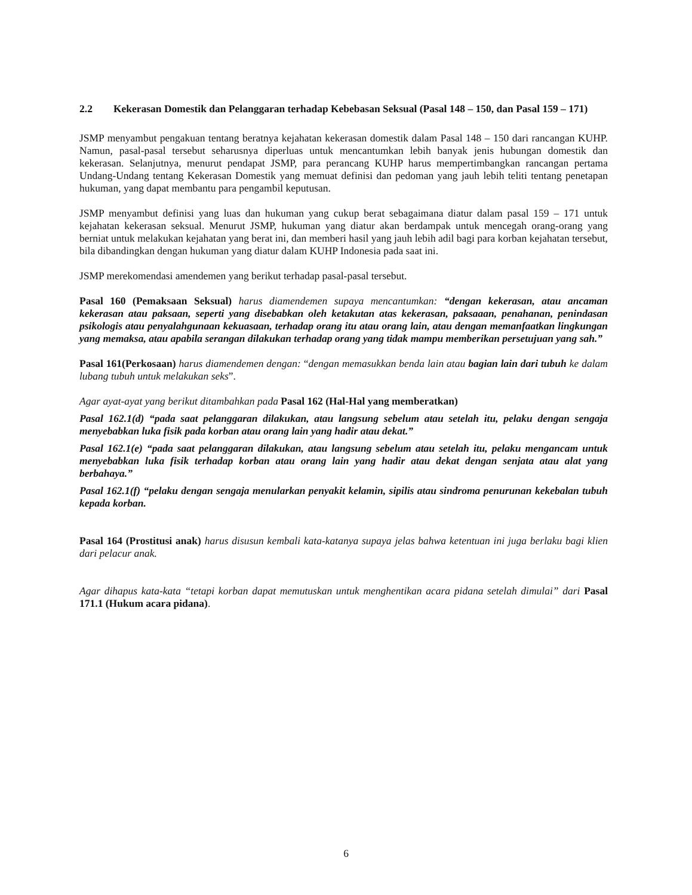2.2 Kekerasan Domestik dan Pelanggaran terhadap Kebebasan Seksual (Pasal 148 – 150, dan Pasal 159 – 171)
JSMP menyambut pengakuan tentang beratnya kejahatan kekerasan domestik dalam Pasal 148 – 150 dari rancangan KUHP. Namun, pasal-pasal tersebut seharusnya diperluas untuk mencantumkan lebih banyak jenis hubungan domestik dan kekerasan. Selanjutnya, menurut pendapat JSMP, para perancang KUHP harus mempertimbangkan rancangan pertama Undang-Undang tentang Kekerasan Domestik yang memuat definisi dan pedoman yang jauh lebih teliti tentang penetapan hukuman, yang dapat membantu para pengambil keputusan.
JSMP menyambut definisi yang luas dan hukuman yang cukup berat sebagaimana diatur dalam pasal 159 – 171 untuk kejahatan kekerasan seksual. Menurut JSMP, hukuman yang diatur akan berdampak untuk mencegah orang-orang yang berniat untuk melakukan kejahatan yang berat ini, dan memberi hasil yang jauh lebih adil bagi para korban kejahatan tersebut, bila dibandingkan dengan hukuman yang diatur dalam KUHP Indonesia pada saat ini.
JSMP merekomendasi amendemen yang berikut terhadap pasal-pasal tersebut.
Pasal 160 (Pemaksaan Seksual) harus diamendemen supaya mencantumkan: “dengan kekerasan, atau ancaman kekerasan atau paksaan, seperti yang disebabkan oleh ketakutan atas kekerasan, paksaaan, penahanan, penindasan psikologis atau penyalahgunaan kekuasaan, terhadap orang itu atau orang lain, atau dengan memanfaatkan lingkungan yang memaksa, atau apabila serangan dilakukan terhadap orang yang tidak mampu memberikan persetujuan yang sah.”
Pasal 161(Perkosaan) harus diamendemen dengan: “dengan memasukkan benda lain atau bagian lain dari tubuh ke dalam lubang tubuh untuk melakukan seks”.
Agar ayat-ayat yang berikut ditambahkan pada Pasal 162 (Hal-Hal yang memberatkan)
Pasal 162.1(d) “pada saat pelanggaran dilakukan, atau langsung sebelum atau setelah itu, pelaku dengan sengaja menyebabkan luka fisik pada korban atau orang lain yang hadir atau dekat.”
Pasal 162.1(e) “pada saat pelanggaran dilakukan, atau langsung sebelum atau setelah itu, pelaku mengancam untuk menyebabkan luka fisik terhadap korban atau orang lain yang hadir atau dekat dengan senjata atau alat yang berbahaya.”
Pasal 162.1(f) “pelaku dengan sengaja menularkan penyakit kelamin, sipilis atau sindroma penurunan kekebalan tubuh kepada korban.
Pasal 164 (Prostitusi anak) harus disusun kembali kata-katanya supaya jelas bahwa ketentuan ini juga berlaku bagi klien dari pelacur anak.
Agar dihapus kata-kata “tetapi korban dapat memutuskan untuk menghentikan acara pidana setelah dimulai” dari Pasal 171.1 (Hukum acara pidana).
6